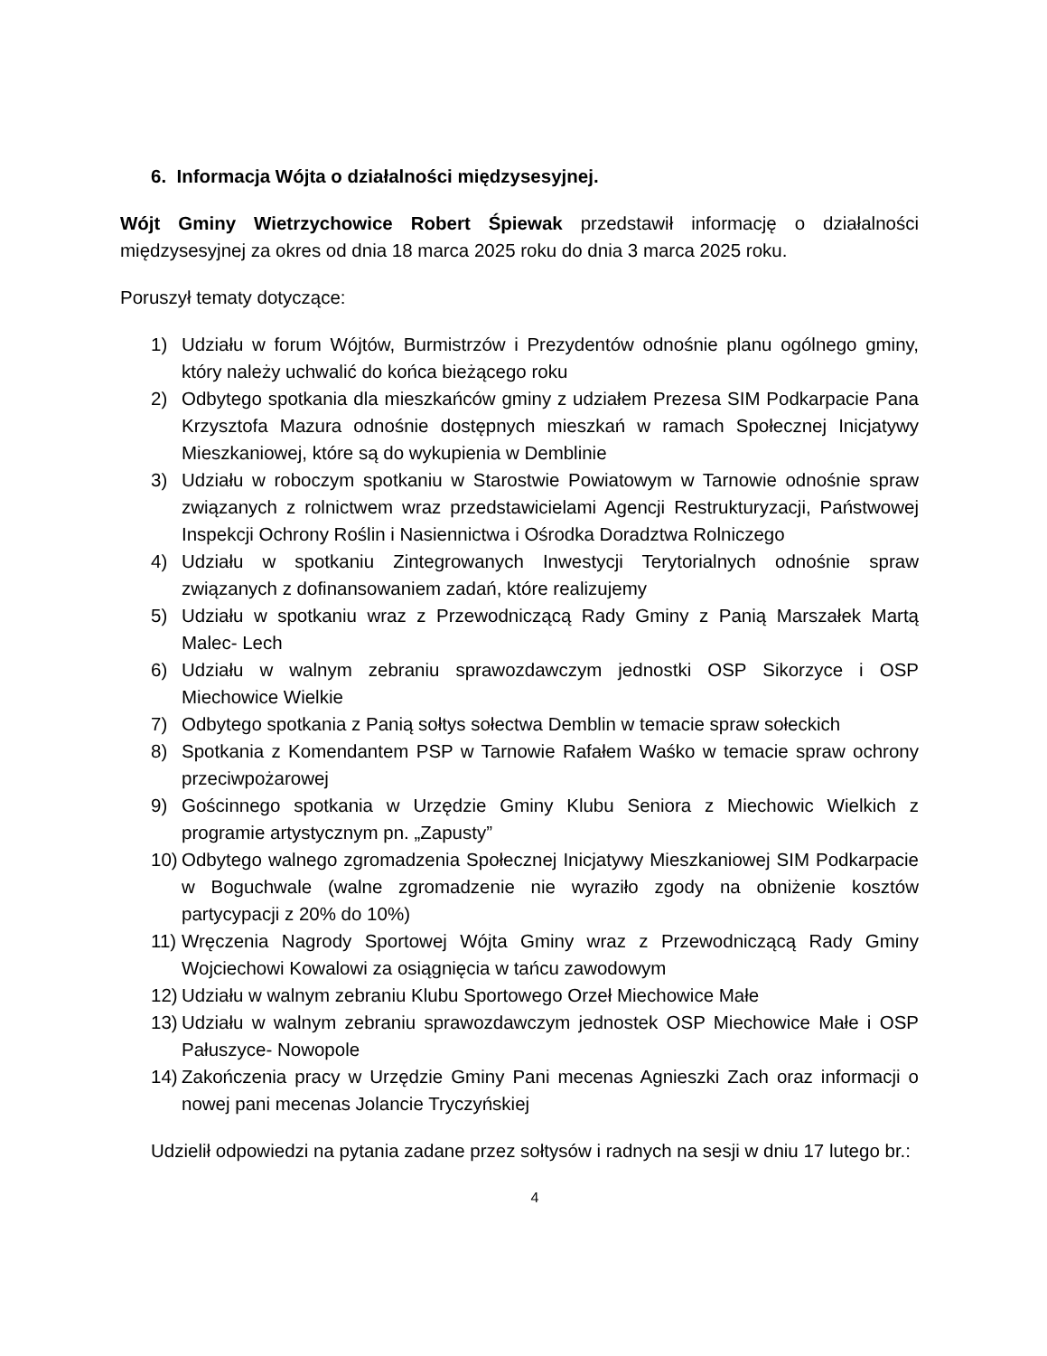6. Informacja Wójta o działalności międzysesyjnej.
Wójt Gminy Wietrzychowice Robert Śpiewak przedstawił informację o działalności międzysesyjnej za okres od dnia 18 marca 2025 roku do dnia 3 marca 2025 roku.
Poruszył tematy dotyczące:
1) Udziału w forum Wójtów, Burmistrzów i Prezydentów odnośnie planu ogólnego gminy, który należy uchwalić do końca bieżącego roku
2) Odbytego spotkania dla mieszkańców gminy z udziałem Prezesa SIM Podkarpacie Pana Krzysztofa Mazura odnośnie dostępnych mieszkań w ramach Społecznej Inicjatywy Mieszkaniowej, które są do wykupienia w Demblinie
3) Udziału w roboczym spotkaniu w Starostwie Powiatowym w Tarnowie odnośnie spraw związanych z rolnictwem wraz przedstawicielami Agencji Restrukturyzacji, Państwowej Inspekcji Ochrony Roślin i Nasiennictwa i Ośrodka Doradztwa Rolniczego
4) Udziału w spotkaniu Zintegrowanych Inwestycji Terytorialnych odnośnie spraw związanych z dofinansowaniem zadań, które realizujemy
5) Udziału w spotkaniu wraz z Przewodniczącą Rady Gminy z Panią Marszałek Martą Malec- Lech
6) Udziału w walnym zebraniu sprawozdawczym jednostki OSP Sikorzyce i OSP Miechowice Wielkie
7) Odbytego spotkania z Panią sołtys sołectwa Demblin w temacie spraw sołeckich
8) Spotkania z Komendantem PSP w Tarnowie Rafałem Waśko w temacie spraw ochrony przeciwpożarowej
9) Gościnnego spotkania w Urzędzie Gminy Klubu Seniora z Miechowic Wielkich z programie artystycznym pn. „Zapusty”
10) Odbytego walnego zgromadzenia Społecznej Inicjatywy Mieszkaniowej SIM Podkarpacie w Boguchwale (walne zgromadzenie nie wyraziło zgody na obniżenie kosztów partycypacji z 20% do 10%)
11) Wręczenia Nagrody Sportowej Wójta Gminy wraz z Przewodniczącą Rady Gminy Wojciechowi Kowalowi za osiągnięcia w tańcu zawodowym
12) Udziału w walnym zebraniu Klubu Sportowego Orzeł Miechowice Małe
13) Udziału w walnym zebraniu sprawozdawczym jednostek OSP Miechowice Małe i OSP Pałuszyce- Nowopole
14) Zakończenia pracy w Urzędzie Gminy Pani mecenas Agnieszki Zach oraz informacji o nowej pani mecenas Jolancie Tryczyńskiej
Udzielił odpowiedzi na pytania zadane przez sołtysów i radnych na sesji w dniu 17 lutego br.:
4